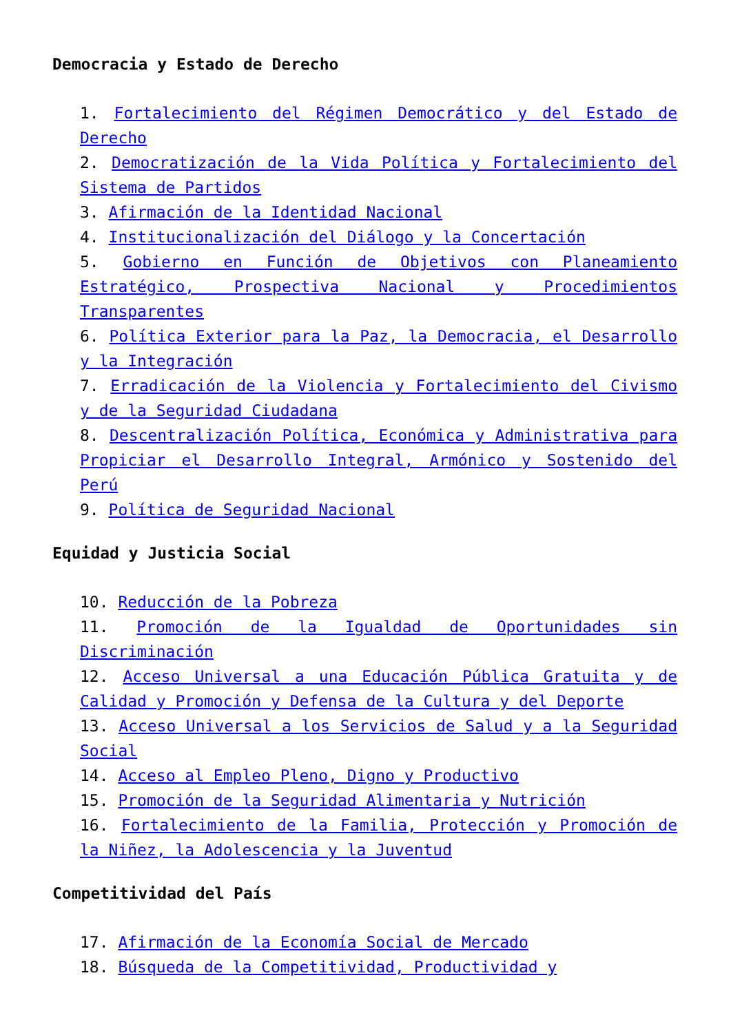Democracia y Estado de Derecho
1. Fortalecimiento del Régimen Democrático y del Estado de Derecho
2. Democratización de la Vida Política y Fortalecimiento del Sistema de Partidos
3. Afirmación de la Identidad Nacional
4. Institucionalización del Diálogo y la Concertación
5. Gobierno en Función de Objetivos con Planeamiento Estratégico, Prospectiva Nacional y Procedimientos Transparentes
6. Política Exterior para la Paz, la Democracia, el Desarrollo y la Integración
7. Erradicación de la Violencia y Fortalecimiento del Civismo y de la Seguridad Ciudadana
8. Descentralización Política, Económica y Administrativa para Propiciar el Desarrollo Integral, Armónico y Sostenido del Perú
9. Política de Seguridad Nacional
Equidad y Justicia Social
10. Reducción de la Pobreza
11. Promoción de la Igualdad de Oportunidades sin Discriminación
12. Acceso Universal a una Educación Pública Gratuita y de Calidad y Promoción y Defensa de la Cultura y del Deporte
13. Acceso Universal a los Servicios de Salud y a la Seguridad Social
14. Acceso al Empleo Pleno, Digno y Productivo
15. Promoción de la Seguridad Alimentaria y Nutrición
16. Fortalecimiento de la Familia, Protección y Promoción de la Niñez, la Adolescencia y la Juventud
Competitividad del País
17. Afirmación de la Economía Social de Mercado
18. Búsqueda de la Competitividad, Productividad y